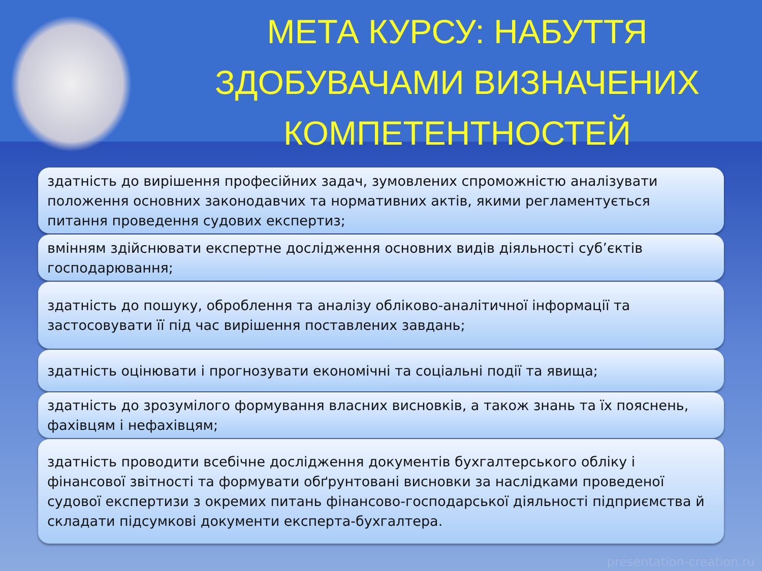МЕТА КУРСУ: НАБУТТЯ ЗДОБУВАЧАМИ ВИЗНАЧЕНИХ КОМПЕТЕНТНОСТЕЙ
здатність до вирішення професійних задач, зумовлених спроможністю аналізувати положення основних законодавчих та нормативних актів, якими регламентується питання проведення судових експертиз;
вмінням здійснювати експертне дослідження основних видів діяльності суб’єктів господарювання;
здатність до пошуку, оброблення та аналізу обліково-аналітичної інформації та застосовувати її під час вирішення поставлених завдань;
здатність оцінювати і прогнозувати економічні та соціальні події та явища;
здатність до зрозумілого формування власних висновків, а також знань та їх пояснень, фахівцям і нефахівцям;
здатність проводити всебічне дослідження документів бухгалтерського обліку і фінансової звітності та формувати обґрунтовані висновки за наслідками проведеної судової експертизи з окремих питань фінансово-господарської діяльності підприємства й складати підсумкові документи експерта-бухгалтера.
presentation-creation.ru